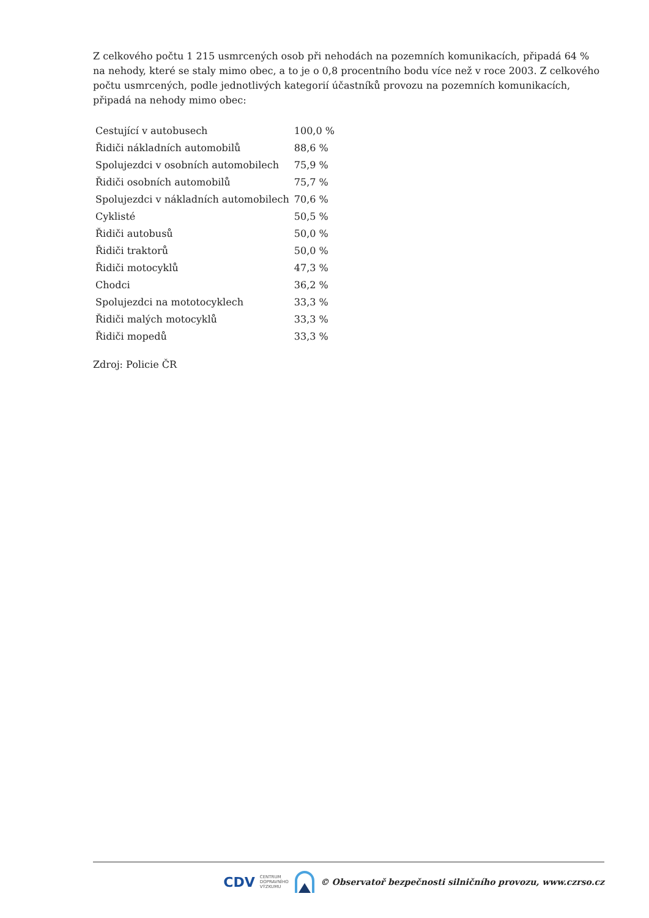Z celkového počtu 1 215 usmrcených osob při nehodách na pozemních komunikacích, připadá 64 % na nehody, které se staly mimo obec, a to je o 0,8 procentního bodu více než v roce 2003. Z celkového počtu usmrcených, podle jednotlivých kategorií účastníků provozu na pozemních komunikacích, připadá na nehody mimo obec:
| Cestující v autobusech | 100,0 % |
| Řidiči nákladních automobilů | 88,6 % |
| Spolujezdci v osobních automobilech | 75,9 % |
| Řidiči osobních automobilů | 75,7 % |
| Spolujezdci v nákladních automobilech | 70,6 % |
| Cyklisté | 50,5 % |
| Řidiči autobusů | 50,0 % |
| Řidiči traktorů | 50,0 % |
| Řidiči motocyklů | 47,3 % |
| Chodci | 36,2 % |
| Spolujezdci na mototocyklech | 33,3 % |
| Řidiči malých motocyklů | 33,3 % |
| Řidiči mopedů | 33,3 % |
Zdroj: Policie ČR
CDV CENTRUM
DOPRAVNÍHO
VÝZKUMU © Observatoř bezpečnosti silničního provozu, www.czrso.cz